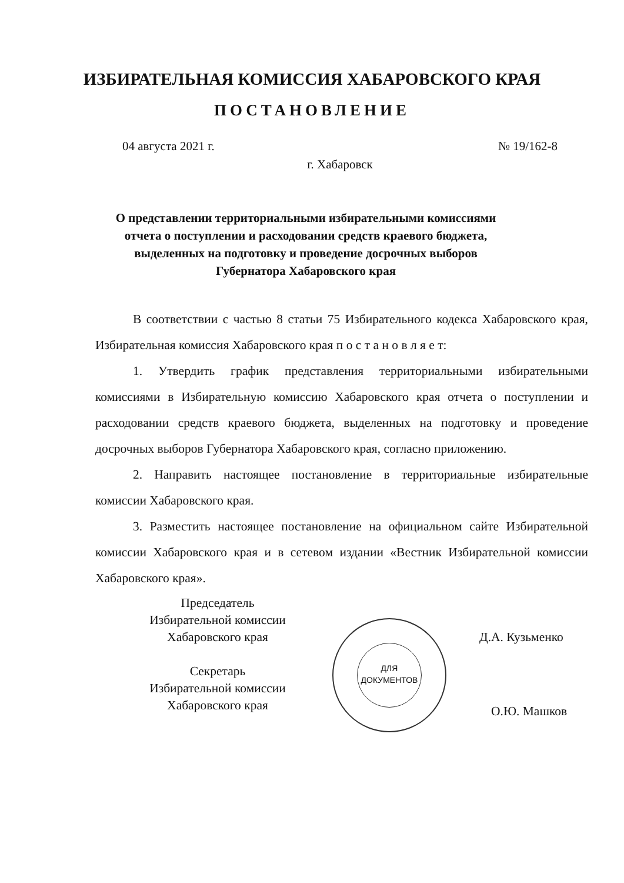ИЗБИРАТЕЛЬНАЯ КОМИССИЯ ХАБАРОВСКОГО КРАЯ
ПОСТАНОВЛЕНИЕ
04 августа 2021 г. № 19/162-8
г. Хабаровск
О представлении территориальными избирательными комиссиями отчета о поступлении и расходовании средств краевого бюджета, выделенных на подготовку и проведение досрочных выборов Губернатора Хабаровского края
В соответствии с частью 8 статьи 75 Избирательного кодекса Хабаровского края, Избирательная комиссия Хабаровского края п о с т а н о в л я е т:
1. Утвердить график представления территориальными избирательными комиссиями в Избирательную комиссию Хабаровского края отчета о поступлении и расходовании средств краевого бюджета, выделенных на подготовку и проведение досрочных выборов Губернатора Хабаровского края, согласно приложению.
2. Направить настоящее постановление в территориальные избирательные комиссии Хабаровского края.
3. Разместить настоящее постановление на официальном сайте Избирательной комиссии Хабаровского края и в сетевом издании «Вестник Избирательной комиссии Хабаровского края».
Председатель
Избирательной комиссии
Хабаровского края
Секретарь
Избирательной комиссии
Хабаровского края
ДЛЯ
ДОКУМЕНТОВ
Д.А. Кузьменко
О.Ю. Машков